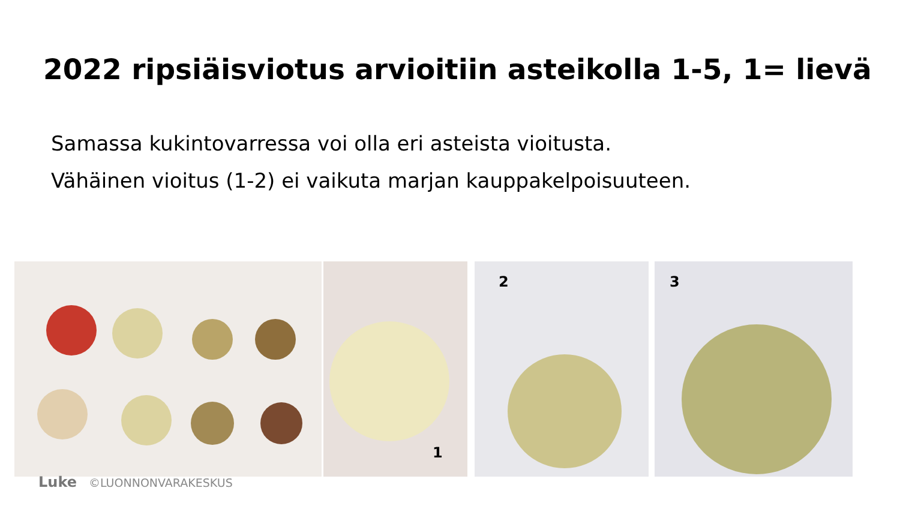2022 ripsiäisviotus arvioitiin asteikolla 1-5, 1= lievä
Samassa kukintovarressa voi olla eri asteista vioitusta.
Vähäinen vioitus (1-2) ei vaikuta marjan kauppakelpoisuuteen.
1
2
3
Luke ©LUONNONVARAKESKUS